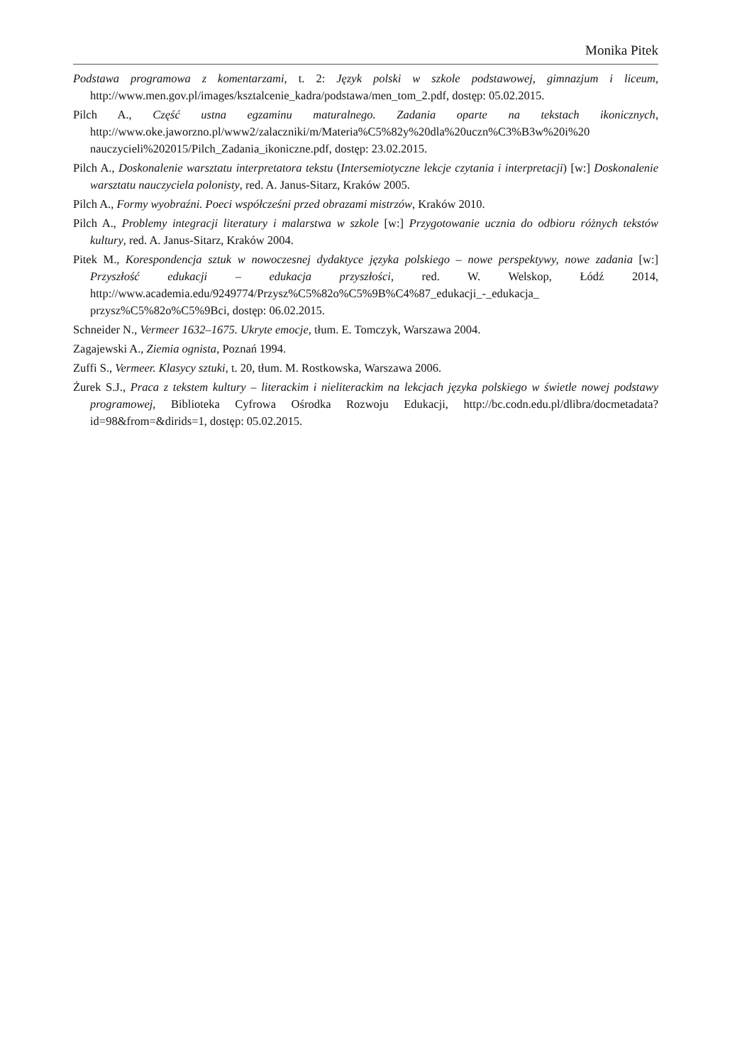Monika Pitek
Podstawa programowa z komentarzami, t. 2: Język polski w szkole podstawowej, gimnazjum i liceum, http://www.men.gov.pl/images/ksztalcenie_kadra/podstawa/men_tom_2.pdf, dostęp: 05.02.2015.
Pilch A., Część ustna egzaminu maturalnego. Zadania oparte na tekstach ikonicznych, http://www.oke.jaworzno.pl/www2/zalaczniki/m/Materia%C5%82y%20dla%20uczn%C3%B3w%20i%20 nauczycieli%202015/Pilch_Zadania_ikoniczne.pdf, dostęp: 23.02.2015.
Pilch A., Doskonalenie warsztatu interpretatora tekstu (Intersemiotyczne lekcje czytania i interpretacji) [w:] Doskonalenie warsztatu nauczyciela polonisty, red. A. Janus-Sitarz, Kraków 2005.
Pilch A., Formy wyobraźni. Poeci współcześni przed obrazami mistrzów, Kraków 2010.
Pilch A., Problemy integracji literatury i malarstwa w szkole [w:] Przygotowanie ucznia do odbioru różnych tekstów kultury, red. A. Janus-Sitarz, Kraków 2004.
Pitek M., Korespondencja sztuk w nowoczesnej dydaktyce języka polskiego – nowe perspektywy, nowe zadania [w:] Przyszłość edukacji – edukacja przyszłości, red. W. Welskop, Łódź 2014, http://www.academia.edu/9249774/Przysz%C5%82o%C5%9B%C4%87_edukacji_-_edukacja_ przysz%C5%82o%C5%9Bci, dostęp: 06.02.2015.
Schneider N., Vermeer 1632–1675. Ukryte emocje, tłum. E. Tomczyk, Warszawa 2004.
Zagajewski A., Ziemia ognista, Poznań 1994.
Zuffi S., Vermeer. Klasycy sztuki, t. 20, tłum. M. Rostkowska, Warszawa 2006.
Żurek S.J., Praca z tekstem kultury – literackim i nieliterackim na lekcjach języka polskiego w świetle nowej podstawy programowej, Biblioteka Cyfrowa Ośrodka Rozwoju Edukacji, http://bc.codn.edu.pl/dlibra/docmetadata?id=98&from=&dirids=1, dostęp: 05.02.2015.